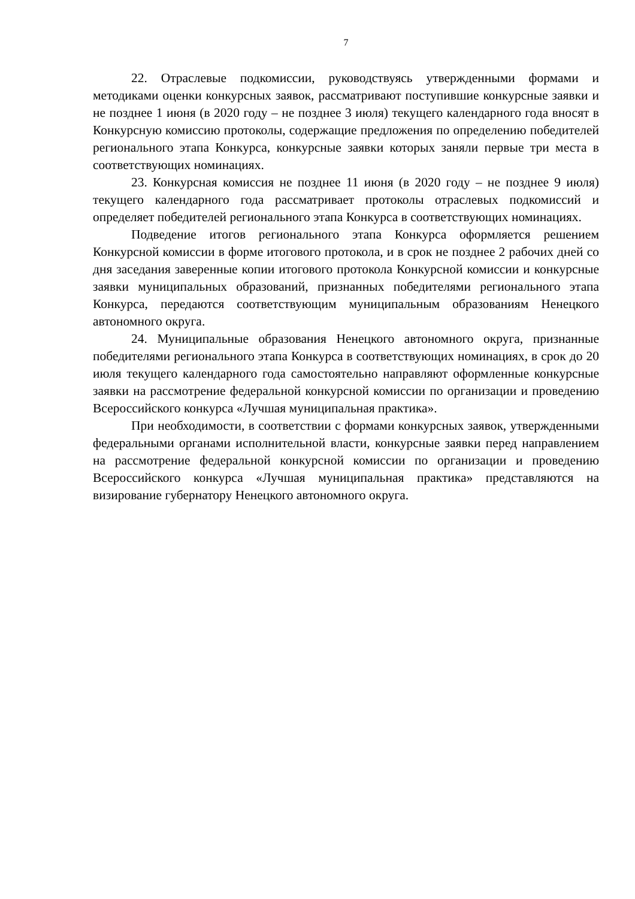7
22. Отраслевые подкомиссии, руководствуясь утвержденными формами и методиками оценки конкурсных заявок, рассматривают поступившие конкурсные заявки и не позднее 1 июня (в 2020 году – не позднее 3 июля) текущего календарного года вносят в Конкурсную комиссию протоколы, содержащие предложения по определению победителей регионального этапа Конкурса, конкурсные заявки которых заняли первые три места в соответствующих номинациях.
23. Конкурсная комиссия не позднее 11 июня (в 2020 году – не позднее 9 июля) текущего календарного года рассматривает протоколы отраслевых подкомиссий и определяет победителей регионального этапа Конкурса в соответствующих номинациях.
Подведение итогов регионального этапа Конкурса оформляется решением Конкурсной комиссии в форме итогового протокола, и в срок не позднее 2 рабочих дней со дня заседания заверенные копии итогового протокола Конкурсной комиссии и конкурсные заявки муниципальных образований, признанных победителями регионального этапа Конкурса, передаются соответствующим муниципальным образованиям Ненецкого автономного округа.
24. Муниципальные образования Ненецкого автономного округа, признанные победителями регионального этапа Конкурса в соответствующих номинациях, в срок до 20 июля текущего календарного года самостоятельно направляют оформленные конкурсные заявки на рассмотрение федеральной конкурсной комиссии по организации и проведению Всероссийского конкурса «Лучшая муниципальная практика».
При необходимости, в соответствии с формами конкурсных заявок, утвержденными федеральными органами исполнительной власти, конкурсные заявки перед направлением на рассмотрение федеральной конкурсной комиссии по организации и проведению Всероссийского конкурса «Лучшая муниципальная практика» представляются на визирование губернатору Ненецкого автономного округа.